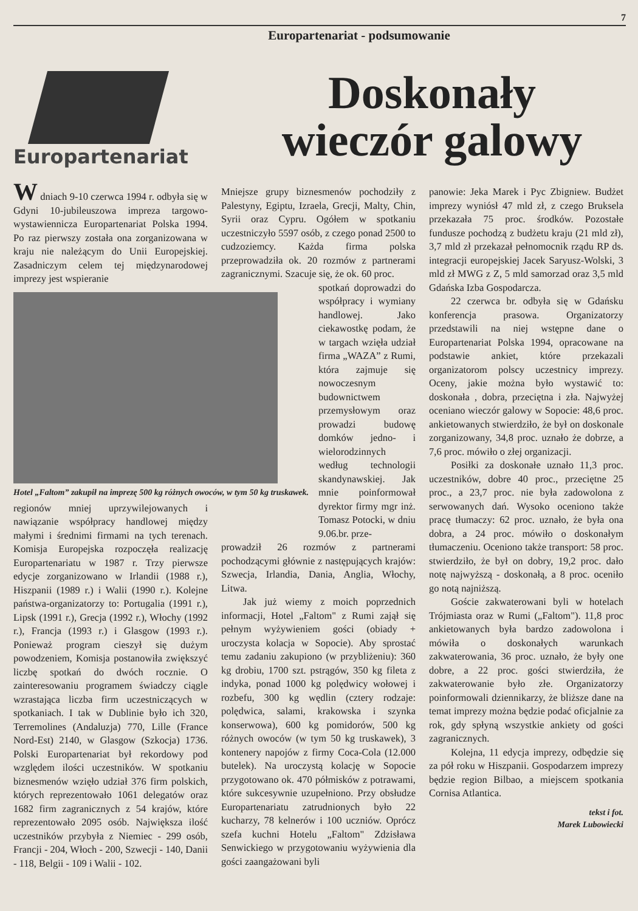7
Europartenariat - podsumowanie
Europartenariat
Doskonały
wieczór galowy
W dniach 9-10 czerwca 1994 r. odbyła się w Gdyni 10-jubileuszowa impreza targowo-wystawiennicza Europartenariat Polska 1994. Po raz pierwszy została ona zorganizowana w kraju nie należącym do Unii Europejskiej. Zasadniczym celem tej międzynarodowej imprezy jest wspieranie
Hotel „Faltom” zakupił na imprezę 500 kg różnych owoców, w tym 50 kg truskawek.
regionów mniej uprzywilejowanych i nawiązanie współpracy handlowej między małymi i średnimi firmami na tych terenach. Komisja Europejska rozpoczęła realizację Europartenariatu w 1987 r. Trzy pierwsze edycje zorganizowano w Irlandii (1988 r.), Hiszpanii (1989 r.) i Walii (1990 r.). Kolejne państwa-organizatorzy to: Portugalia (1991 r.), Lipsk (1991 r.), Grecja (1992 r.), Włochy (1992 r.), Francja (1993 r.) i Glasgow (1993 r.). Ponieważ program cieszył się dużym powodzeniem, Komisja postanowiła zwiększyć liczbę spotkań do dwóch rocznie. O zainteresowaniu programem świadczy ciągle wzrastająca liczba firm uczestniczących w spotkaniach. I tak w Dublinie było ich 320, Terremolines (Andaluzja) 770, Lille (France Nord-Est) 2140, w Glasgow (Szkocja) 1736. Polski Europartenariat był rekordowy pod względem ilości uczestników. W spotkaniu biznesmenów wzięło udział 376 firm polskich, których reprezentowało 1061 delegatów oraz 1682 firm zagranicznych z 54 krajów, które reprezentowało 2095 osób. Największa ilość uczestników przybyła z Niemiec - 299 osób, Francji - 204, Włoch - 200, Szwecji - 140, Danii - 118, Belgii - 109 i Walii - 102.
Mniejsze grupy biznesmenów pochodziły z Palestyny, Egiptu, Izraela, Grecji, Malty, Chin, Syrii oraz Cypru. Ogółem w spotkaniu uczestniczyło 5597 osób, z czego ponad 2500 to cudzoziemcy. Każda firma polska przeprowadziła ok. 20 rozmów z partnerami zagranicznymi. Szacuje się, że ok. 60 proc.
spotkań doprowadzi do współpracy i wymiany handlowej. Jako ciekawostkę podam, że w targach wzięła udział firma „WAZA” z Rumi, która zajmuje się nowoczesnym budownictwem przemysłowym oraz prowadzi budowę domków jedno- i wielorodzinnych według technologii skandynawskiej. Jak mnie poinformował dyrektor firmy mgr inż. Tomasz Potocki, w dniu 9.06.br. prze-
prowadził 26 rozmów z partnerami pochodzącymi głównie z następujących krajów: Szwecja, Irlandia, Dania, Anglia, Włochy, Litwa.
Jak już wiemy z moich poprzednich informacji, Hotel „Faltom" z Rumi zajął się pełnym wyżywieniem gości (obiady + uroczysta kolacja w Sopocie). Aby sprostać temu zadaniu zakupiono (w przybliżeniu): 360 kg drobiu, 1700 szt. pstrągów, 350 kg fileta z indyka, ponad 1000 kg polędwicy wołowej i rozbefu, 300 kg wędlin (cztery rodzaje: polędwica, salami, krakowska i szynka konserwowa), 600 kg pomidorów, 500 kg różnych owoców (w tym 50 kg truskawek), 3 kontenery napojów z firmy Coca-Cola (12.000 butelek). Na uroczystą kolację w Sopocie przygotowano ok. 470 półmisków z potrawami, które sukcesywnie uzupełniono. Przy obsłudze Europartenariatu zatrudnionych było 22 kucharzy, 78 kelnerów i 100 uczniów. Oprócz szefa kuchni Hotelu „Faltom" Zdzisława Senwickiego w przygotowaniu wyżywienia dla gości zaangażowani byli
panowie: Jeka Marek i Pyc Zbigniew. Budżet imprezy wyniósł 47 mld zł, z czego Bruksela przekazała 75 proc. środków. Pozostałe fundusze pochodzą z budżetu kraju (21 mld zł), 3,7 mld zł przekazał pełnomocnik rządu RP ds. integracji europejskiej Jacek Saryusz-Wolski, 3 mld zł MWG z Z, 5 mld samorzad oraz 3,5 mld Gdańska Izba Gospodarcza.
22 czerwca br. odbyła się w Gdańsku konferencja prasowa. Organizatorzy przedstawili na niej wstępne dane o Europartenariat Polska 1994, opracowane na podstawie ankiet, które przekazali organizatorom polscy uczestnicy imprezy. Oceny, jakie można było wystawić to: doskonała , dobra, przeciętna i zła. Najwyżej oceniano wieczór galowy w Sopocie: 48,6 proc. ankietowanych stwierdziło, że był on doskonale zorganizowany, 34,8 proc. uznało że dobrze, a 7,6 proc. mówiło o złej organizacji.
Posiłki za doskonałe uznało 11,3 proc. uczestników, dobre 40 proc., przeciętne 25 proc., a 23,7 proc. nie była zadowolona z serwowanych dań. Wysoko oceniono także pracę tłumaczy: 62 proc. uznało, że była ona dobra, a 24 proc. mówiło o doskonałym tłumaczeniu. Oceniono także transport: 58 proc. stwierdziło, że był on dobry, 19,2 proc. dało notę najwyższą - doskonałą, a 8 proc. oceniło go notą najniższą.
Goście zakwaterowani byli w hotelach Trójmiasta oraz w Rumi („Faltom"). 11,8 proc ankietowanych była bardzo zadowolona i mówiła o doskonałych warunkach zakwaterowania, 36 proc. uznało, że były one dobre, a 22 proc. gości stwierdziła, że zakwaterowanie było złe. Organizatorzy poinformowali dziennikarzy, że bliższe dane na temat imprezy można będzie podać oficjalnie za rok, gdy spłyną wszystkie ankiety od gości zagranicznych.
Kolejna, 11 edycja imprezy, odbędzie się za pół roku w Hiszpanii. Gospodarzem imprezy będzie region Bilbao, a miejscem spotkania Cornisa Atlantica.
tekst i fot.
Marek Lubowiecki